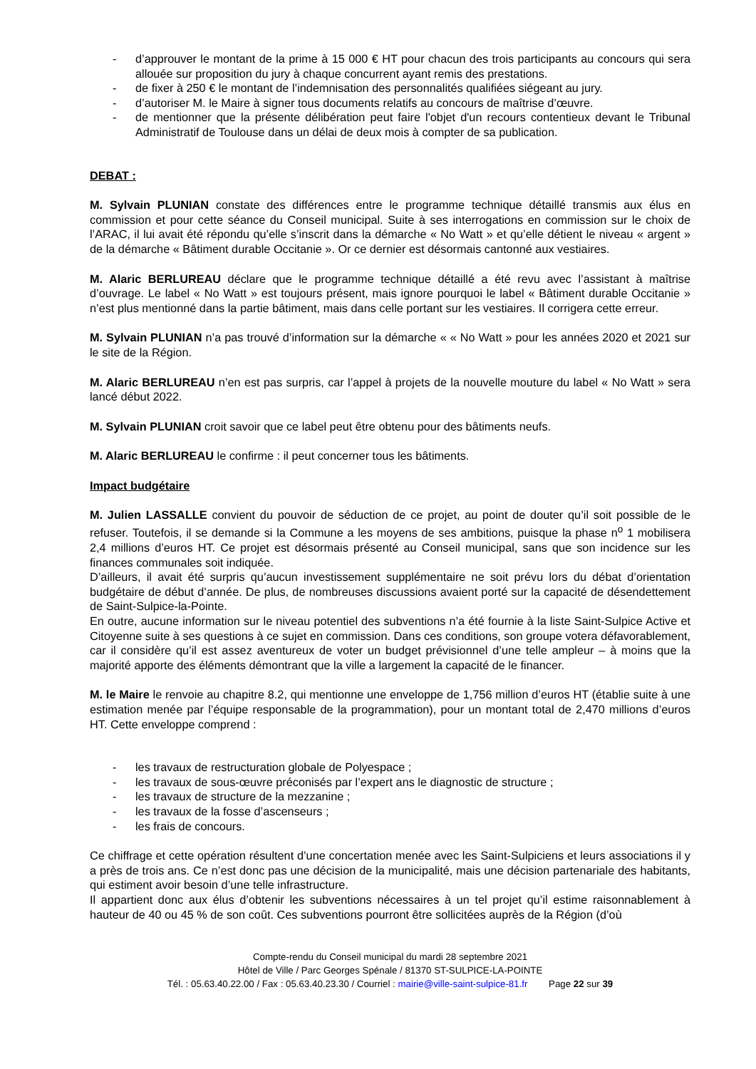- d’approuver le montant de la prime à 15 000 € HT pour chacun des trois participants au concours qui sera allouée sur proposition du jury à chaque concurrent ayant remis des prestations.
- de fixer à 250 € le montant de l’indemnisation des personnalités qualifiées siégeant au jury.
- d’autoriser M. le Maire à signer tous documents relatifs au concours de maîtrise d’œuvre.
- de mentionner que la présente délibération peut faire l'objet d'un recours contentieux devant le Tribunal Administratif de Toulouse dans un délai de deux mois à compter de sa publication.
DEBAT :
M. Sylvain PLUNIAN constate des différences entre le programme technique détaillé transmis aux élus en commission et pour cette séance du Conseil municipal. Suite à ses interrogations en commission sur le choix de l’ARAC, il lui avait été répondu qu’elle s’inscrit dans la démarche « No Watt » et qu’elle détient le niveau « argent » de la démarche « Bâtiment durable Occitanie ». Or ce dernier est désormais cantonné aux vestiaires.
M. Alaric BERLUREAU déclare que le programme technique détaillé a été revu avec l’assistant à maîtrise d’ouvrage. Le label « No Watt » est toujours présent, mais ignore pourquoi le label « Bâtiment durable Occitanie » n’est plus mentionné dans la partie bâtiment, mais dans celle portant sur les vestiaires. Il corrigera cette erreur.
M. Sylvain PLUNIAN n’a pas trouvé d’information sur la démarche « « No Watt » pour les années 2020 et 2021 sur le site de la Région.
M. Alaric BERLUREAU n’en est pas surpris, car l’appel à projets de la nouvelle mouture du label « No Watt » sera lancé début 2022.
M. Sylvain PLUNIAN croit savoir que ce label peut être obtenu pour des bâtiments neufs.
M. Alaric BERLUREAU le confirme : il peut concerner tous les bâtiments.
Impact budgétaire
M. Julien LASSALLE convient du pouvoir de séduction de ce projet, au point de douter qu’il soit possible de le refuser. Toutefois, il se demande si la Commune a les moyens de ses ambitions, puisque la phase n<sup>o</sup> 1 mobilisera 2,4 millions d’euros HT. Ce projet est désormais présenté au Conseil municipal, sans que son incidence sur les finances communales soit indiquée.
D’ailleurs, il avait été surpris qu’aucun investissement supplémentaire ne soit prévu lors du débat d’orientation budgétaire de début d’année. De plus, de nombreuses discussions avaient porté sur la capacité de désendettement de Saint-Sulpice-la-Pointe.
En outre, aucune information sur le niveau potentiel des subventions n’a été fournie à la liste Saint-Sulpice Active et Citoyenne suite à ses questions à ce sujet en commission. Dans ces conditions, son groupe votera défavorablement, car il considère qu’il est assez aventureux de voter un budget prévisionnel d’une telle ampleur – à moins que la majorité apporte des éléments démontrant que la ville a largement la capacité de le financer.
M. le Maire le renvoie au chapitre 8.2, qui mentionne une enveloppe de 1,756 million d’euros HT (établie suite à une estimation menée par l’équipe responsable de la programmation), pour un montant total de 2,470 millions d’euros HT. Cette enveloppe comprend :
- les travaux de restructuration globale de Polyespace ;
- les travaux de sous-œuvre préconisés par l’expert ans le diagnostic de structure ;
- les travaux de structure de la mezzanine ;
- les travaux de la fosse d’ascenseurs ;
- les frais de concours.
Ce chiffrage et cette opération résultent d’une concertation menée avec les Saint-Sulpiciens et leurs associations il y a près de trois ans. Ce n’est donc pas une décision de la municipalité, mais une décision partenariale des habitants, qui estiment avoir besoin d’une telle infrastructure.
Il appartient donc aux élus d’obtenir les subventions nécessaires à un tel projet qu’il estime raisonnablement à hauteur de 40 ou 45 % de son coût. Ces subventions pourront être sollicitées auprès de la Région (d’où
Compte-rendu du Conseil municipal du mardi 28 septembre 2021
Hôtel de Ville / Parc Georges Spénale / 81370 ST-SULPICE-LA-POINTE
Tél. : 05.63.40.22.00 / Fax : 05.63.40.23.30 / Courriel : mairie@ville-saint-sulpice-81.fr Page 22 sur 39